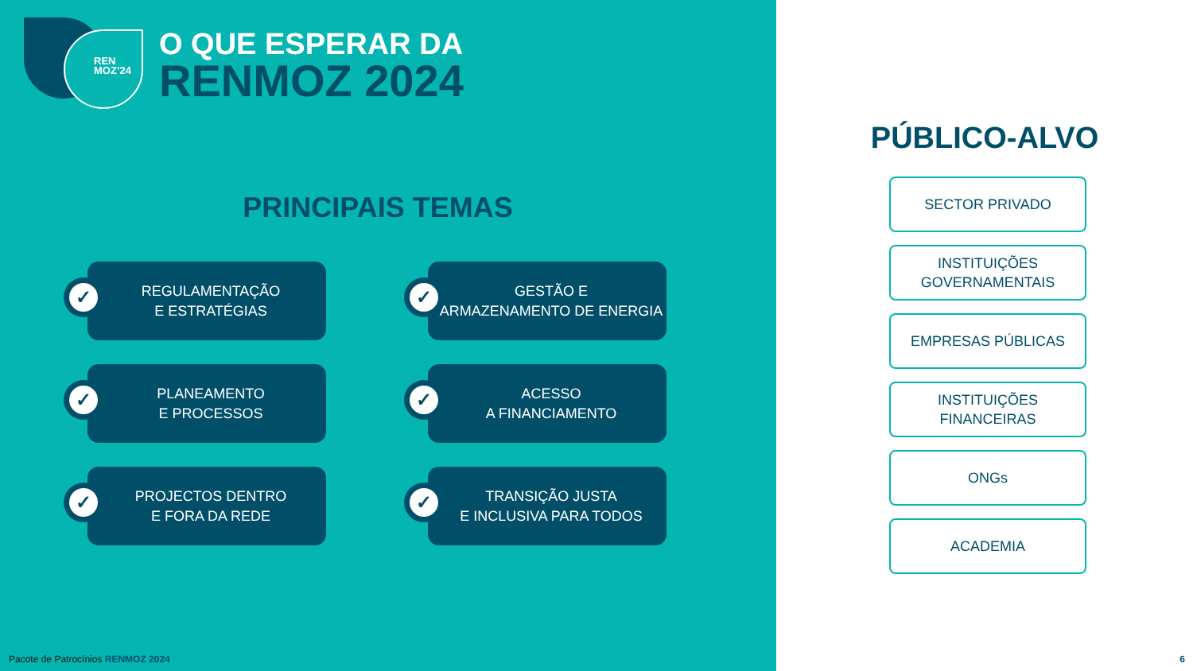REN
MOZ’24
O QUE ESPERAR DA
RENMOZ 2024
PRINCIPAIS TEMAS
✓
REGULAMENTAÇÃO
E ESTRATÉGIAS
✓
GESTÃO E
ARMAZENAMENTO DE ENERGIA
✓
PLANEAMENTO
E PROCESSOS
✓
ACESSO
A FINANCIAMENTO
✓
PROJECTOS DENTRO
E FORA DA REDE
✓
TRANSIÇÃO JUSTA
E INCLUSIVA PARA TODOS
Pacote de Patrocínios RENMOZ 2024
PÚBLICO-ALVO
SECTOR PRIVADO
INSTITUIÇÕES
GOVERNAMENTAIS
EMPRESAS PÚBLICAS
INSTITUIÇÕES
FINANCEIRAS
ONGs
ACADEMIA
6